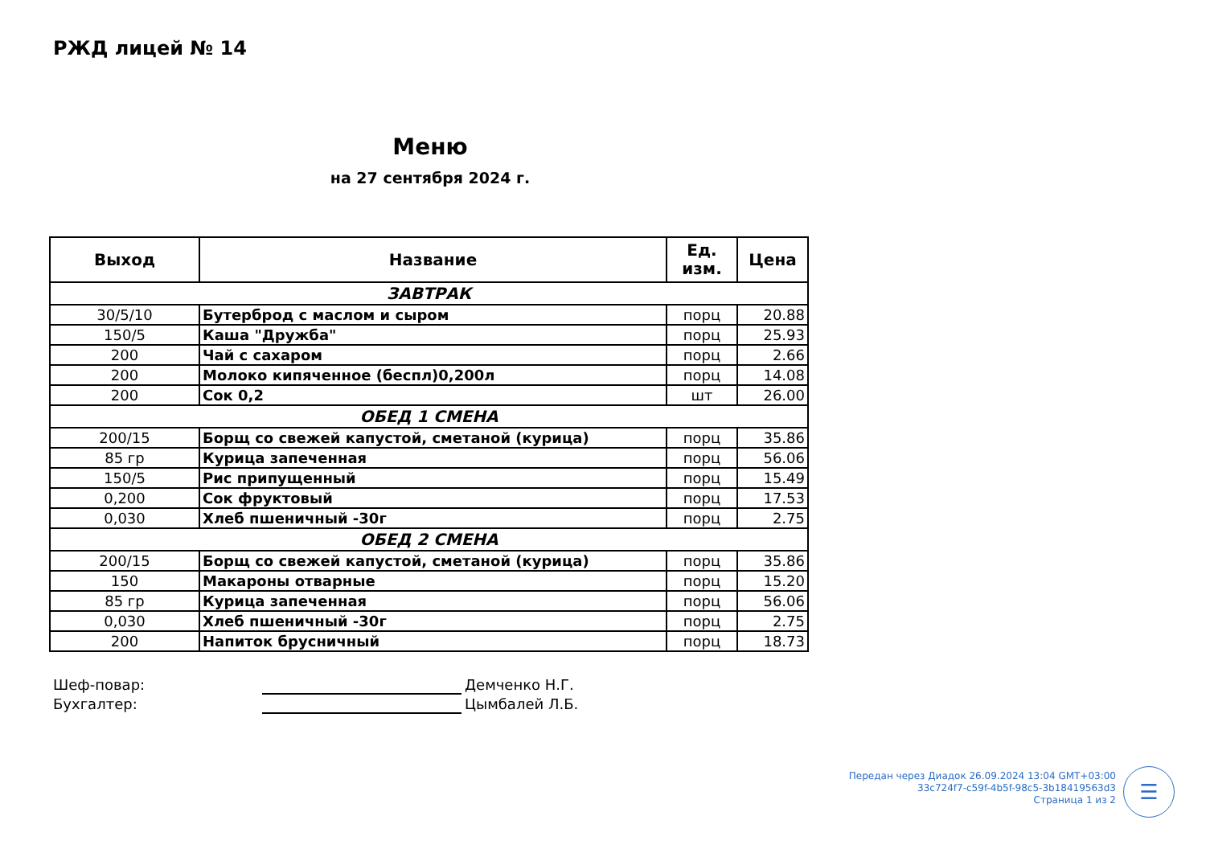РЖД лицей № 14
Меню
на 27 сентября 2024 г.
| Выход | Название | Ед. изм. | Цена |
| --- | --- | --- | --- |
| ЗАВТРАК | | | |
| 30/5/10 | Бутерброд с маслом и сыром | порц | 20.88 |
| 150/5 | Каша "Дружба" | порц | 25.93 |
| 200 | Чай с сахаром | порц | 2.66 |
| 200 | Молоко кипяченное (беспл)0,200л | порц | 14.08 |
| 200 | Сок 0,2 | шт | 26.00 |
| ОБЕД 1 СМЕНА | | | |
| 200/15 | Борщ со свежей капустой, сметаной (курица) | порц | 35.86 |
| 85 гр | Курица запеченная | порц | 56.06 |
| 150/5 | Рис припущенный | порц | 15.49 |
| 0,200 | Сок фруктовый | порц | 17.53 |
| 0,030 | Хлеб пшеничный -30г | порц | 2.75 |
| ОБЕД 2 СМЕНА | | | |
| 200/15 | Борщ со свежей капустой, сметаной (курица) | порц | 35.86 |
| 150 | Макароны отварные | порц | 15.20 |
| 85 гр | Курица запеченная | порц | 56.06 |
| 0,030 | Хлеб пшеничный -30г | порц | 2.75 |
| 200 | Напиток брусничный | порц | 18.73 |
Шеф-повар: Демченко Н.Г.
Бухгалтер: Цымбалей Л.Б.
Передан через Диадок 26.09.2024 13:04 GMT+03:00
33c724f7-c59f-4b5f-98c5-3b18419563d3
Страница 1 из 2
☰